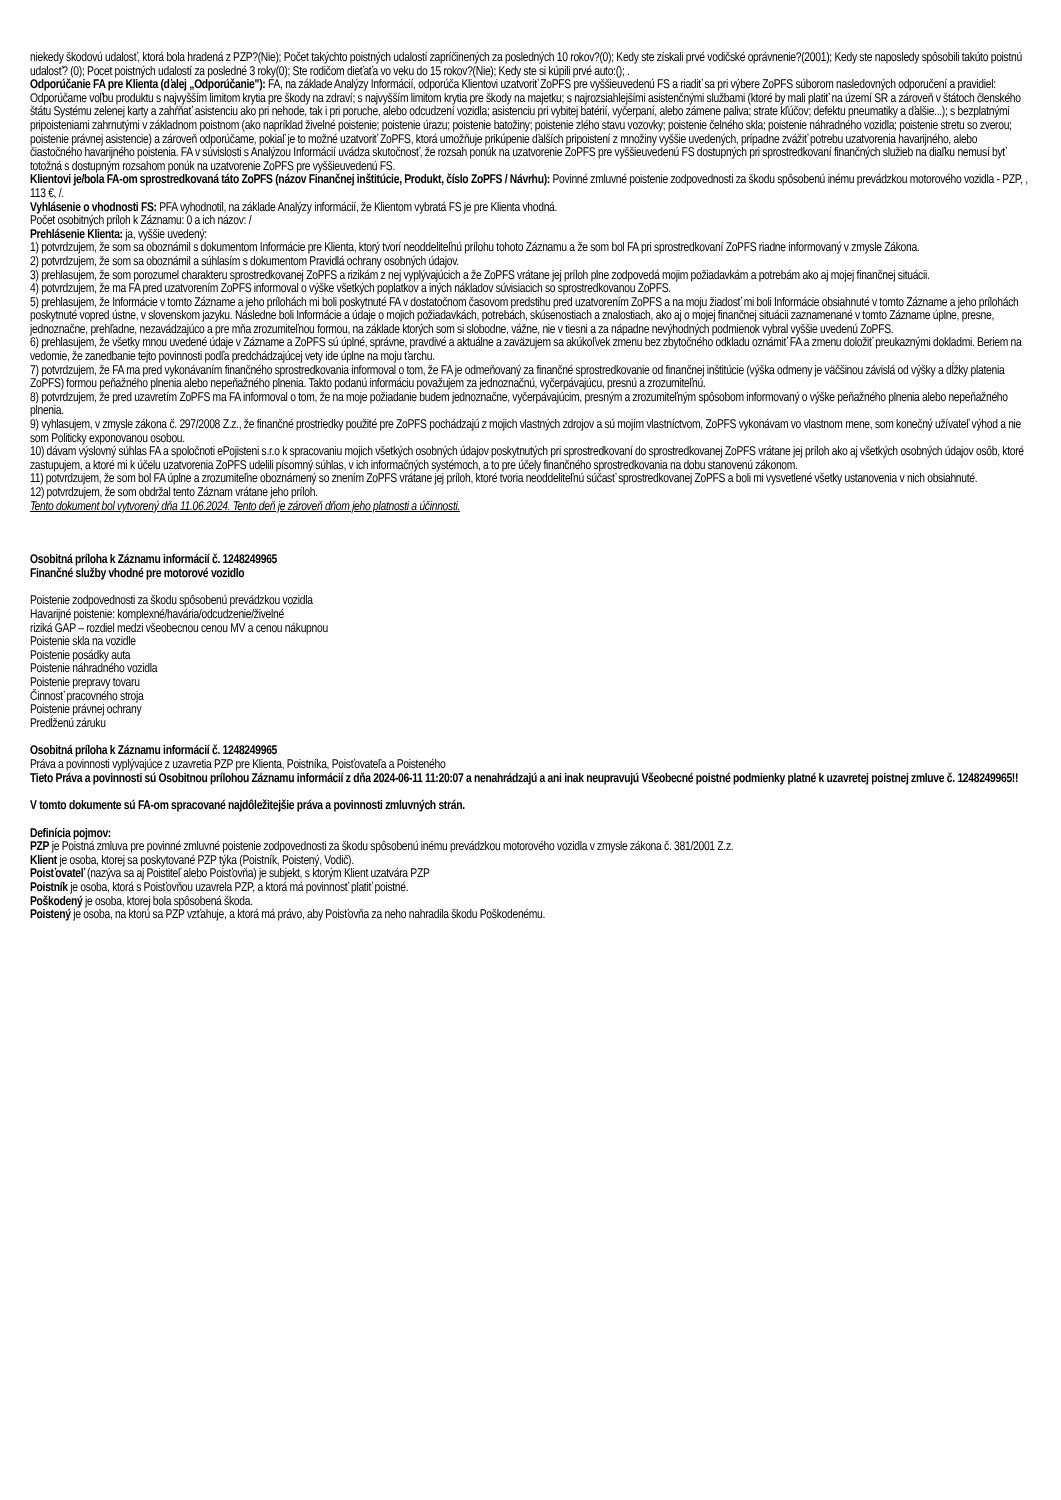niekedy škodovú udalosť, ktorá bola hradená z PZP?(Nie); Počet takýchto poistných udalostí zapríčinených za posledných 10 rokov?(0); Kedy ste získali prvé vodičské oprávnenie?(2001); Kedy ste naposledy spôsobili takúto poistnú udalosť? (0); Pocet poistných udalostí za posledné 3 roky(0); Ste rodičom dieťaťa vo veku do 15 rokov?(Nie); Kedy ste si kúpili prvé auto:(); .
Odporúčanie FA pre Klienta (ďalej „Odporúčanie"): FA, na základe Analýzy Informácií, odporúča Klientovi uzatvoriť ZoPFS pre vyššieuvedenú FS a riadiť sa pri výbere ZoPFS súborom nasledovných odporučení a pravidiel: Odporúčame voľbu produktu s najvyšším limitom krytia pre škody na zdraví; s najvyšším limitom krytia pre škody na majetku; s najrozsiahlejšími asistenčnými službami (ktoré by mali platiť na území SR a zároveň v štátoch členského štátu Systému zelenej karty a zahŕňať asistenciu ako pri nehode, tak i pri poruche, alebo odcudzení vozidla; asistenciu pri vybitej batérií, vyčerpaní, alebo zámene paliva; strate kľúčov; defektu pneumatiky a ďalšie...); s bezplatnými pripoisteniami zahrnutými v základnom poistnom (ako napríklad živelné poistenie; poistenie úrazu; poistenie batožiny; poistenie zlého stavu vozovky; poistenie čelného skla; poistenie náhradného vozidla; poistenie stretu so zverou; poistenie právnej asistencie) a zároveň odporúčame, pokiaľ je to možné uzatvoriť ZoPFS, ktorá umožňuje prikúpenie ďalších pripoistení z množiny vyššie uvedených, prípadne zvážiť potrebu uzatvorenia havarijného, alebo čiastočného havarijného poistenia. FA v súvislosti s Analýzou Informácií uvádza skutočnosť, že rozsah ponúk na uzatvorenie ZoPFS pre vyššieuvedenú FS dostupných pri sprostredkovaní finančných služieb na diaľku nemusí byť totožná s dostupným rozsahom ponúk na uzatvorenie ZoPFS pre vyššieuvedenú FS.
Klientovi je/bola FA-om sprostredkovaná táto ZoPFS (názov Finančnej inštitúcie, Produkt, číslo ZoPFS / Návrhu): Povinné zmluvné poistenie zodpovednosti za škodu spôsobenú inému prevádzkou motorového vozidla - PZP, , 113 €, /.
Vyhlásenie o vhodnosti FS: PFA vyhodnotil, na základe Analýzy informácií, že Klientom vybratá FS je pre Klienta vhodná.
Počet osobitných príloh k Záznamu: 0 a ich názov: /
Prehlásenie Klienta: ja, vyššie uvedený:
1) potvrdzujem, že som sa oboznámil s dokumentom Informácie pre Klienta, ktorý tvorí neoddeliteľnú prílohu tohoto Záznamu a že som bol FA pri sprostredkovaní ZoPFS riadne informovaný v zmysle Zákona.
2) potvrdzujem, že som sa oboznámil a súhlasím s dokumentom Pravidlá ochrany osobných údajov.
3) prehlasujem, že som porozumel charakteru sprostredkovanej ZoPFS a rizikám z nej vyplývajúcich a že ZoPFS vrátane jej príloh plne zodpovedá mojim požiadavkám a potrebám ako aj mojej finančnej situácii.
4) potvrdzujem, že ma FA pred uzatvorením ZoPFS informoval o výške všetkých poplatkov a iných nákladov súvisiacich so sprostredkovanou ZoPFS.
5) prehlasujem, že Informácie v tomto Zázname a jeho prílohách mi boli poskytnuté FA v dostatočnom časovom predstihu pred uzatvorením ZoPFS a na moju žiadosť mi boli Informácie obsiahnuté v tomto Zázname a jeho prílohách poskytnuté vopred ústne, v slovenskom jazyku. Následne boli Informácie a údaje o mojich požiadavkách, potrebách, skúsenostiach a znalostiach, ako aj o mojej finančnej situácii zaznamenané v tomto Zázname úplne, presne, jednoznačne, prehľadne, nezavádzajúco a pre mňa zrozumiteľnou formou, na základe ktorých som si slobodne, vážne, nie v tiesni a za nápadne nevýhodných podmienok vybral vyššie uvedenú ZoPFS.
6) prehlasujem, že všetky mnou uvedené údaje v Zázname a ZoPFS sú úplné, správne, pravdivé a aktuálne a zaväzujem sa akúkoľvek zmenu bez zbytočného odkladu oznámiť FA a zmenu doložiť preukaznými dokladmi. Beriem na vedomie, že zanedbanie tejto povinnosti podľa predchádzajúcej vety ide úplne na moju ťarchu.
7) potvrdzujem, že FA ma pred vykonávaním finančného sprostredkovania informoval o tom, že FA je odmeňovaný za finančné sprostredkovanie od finančnej inštitúcie (výška odmeny je väčšinou závislá od výšky a dĺžky platenia ZoPFS) formou peňažného plnenia alebo nepeňažného plnenia. Takto podanú informáciu považujem za jednoznačnú, vyčerpávajúcu, presnú a zrozumiteľnú.
8) potvrdzujem, že pred uzavretím ZoPFS ma FA informoval o tom, že na moje požiadanie budem jednoznačne, vyčerpávajúcim, presným a zrozumiteľným spôsobom informovaný o výške peňažného plnenia alebo nepeňažného plnenia.
9) vyhlasujem, v zmysle zákona č. 297/2008 Z.z., že finančné prostriedky použité pre ZoPFS pochádzajú z mojich vlastných zdrojov a sú mojím vlastníctvom, ZoPFS vykonávam vo vlastnom mene, som konečný užívateľ výhod a nie som Politicky exponovanou osobou.
10) dávam výslovný súhlas FA a spoločnoti ePojisteni s.r.o k spracovaniu mojich všetkých osobných údajov poskytnutých pri sprostredkovaní do sprostredkovanej ZoPFS vrátane jej príloh ako aj všetkých osobných údajov osôb, ktoré zastupujem, a ktoré mi k účelu uzatvorenia ZoPFS udelili písomný súhlas, v ich informačných systémoch, a to pre účely finančného sprostredkovania na dobu stanovenú zákonom.
11) potvrdzujem, že som bol FA úplne a zrozumiteľne oboznámený so znením ZoPFS vrátane jej príloh, ktoré tvoria neoddeliteľnú súčasť sprostredkovanej ZoPFS a boli mi vysvetlené všetky ustanovenia v nich obsiahnuté.
12) potvrdzujem, že som obdržal tento Záznam vrátane jeho príloh.
Tento dokument bol vytvorený dňa 11.06.2024. Tento deň je zároveň dňom jeho platnosti a účinnosti.
Osobitná príloha k Záznamu informácií č. 1248249965
Finančné služby vhodné pre motorové vozidlo
Poistenie zodpovednosti za škodu spôsobenú prevádzkou vozidla
Havarijné poistenie: komplexné/havária/odcudzenie/živelné
riziká GAP – rozdiel medzi všeobecnou cenou MV a cenou nákupnou
Poistenie skla na vozidle
Poistenie posádky auta
Poistenie náhradného vozidla
Poistenie prepravy tovaru
Činnosť pracovného stroja
Poistenie právnej ochrany
Predĺženú záruku
Osobitná príloha k Záznamu informácií č. 1248249965
Práva a povinnosti vyplývajúce z uzavretia PZP pre Klienta, Poistníka, Poisťovateľa a Poisteného
Tieto Práva a povinnosti sú Osobitnou prílohou Záznamu informácií z dňa 2024-06-11 11:20:07 a nenahrádzajú a ani inak neupravujú Všeobecné poistné podmienky platné k uzavretej poistnej zmluve č. 1248249965!!
V tomto dokumente sú FA-om spracované najdôležitejšie práva a povinnosti zmluvných strán.
Definícia pojmov:
PZP je Poistná zmluva pre povinné zmluvné poistenie zodpovednosti za škodu spôsobenú inému prevádzkou motorového vozidla v zmysle zákona č. 381/2001 Z.z.
Klient je osoba, ktorej sa poskytované PZP týka (Poistník, Poistený, Vodič).
Poisťovateľ (nazýva sa aj Poistiteľ alebo Poisťovňa) je subjekt, s ktorým Klient uzatvára PZP
Poistník je osoba, ktorá s Poisťovňou uzavrela PZP, a ktorá má povinnosť platiť poistné.
Poškodený je osoba, ktorej bola spôsobená škoda.
Poistený je osoba, na ktorú sa PZP vzťahuje, a ktorá má právo, aby Poisťovňa za neho nahradila škodu Poškodenému.